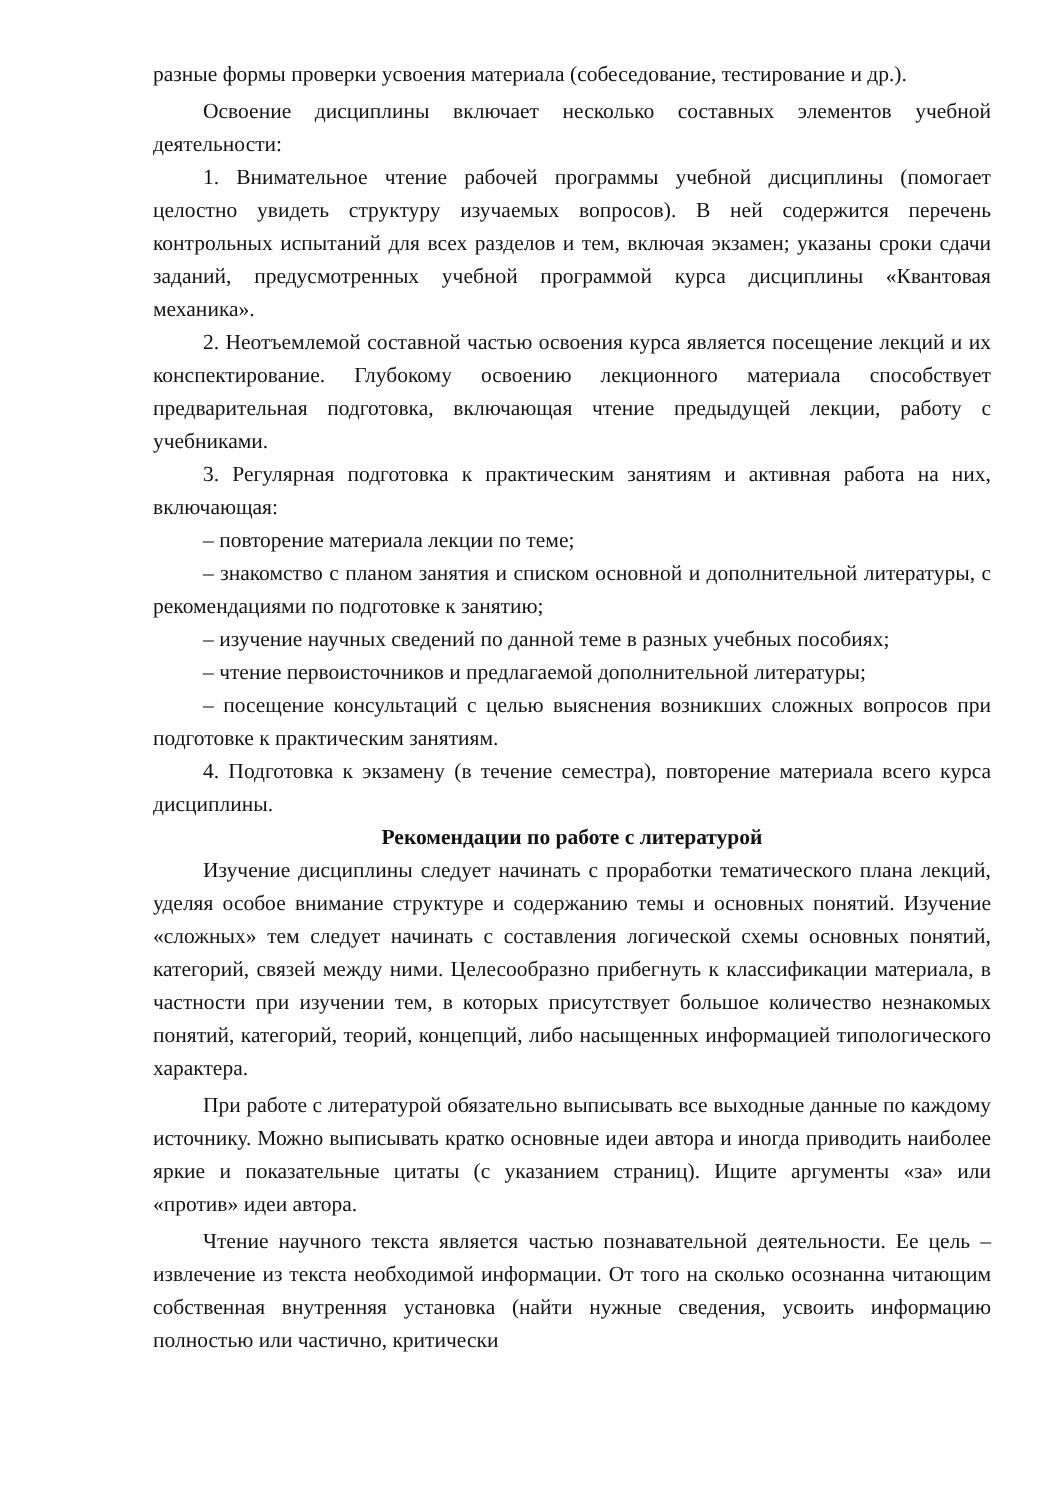разные формы проверки усвоения материала (собеседование, тестирование и др.).
Освоение дисциплины включает несколько составных элементов учебной деятельности:
1. Внимательное чтение рабочей программы учебной дисциплины (помогает целостно увидеть структуру изучаемых вопросов). В ней содержится перечень контрольных испытаний для всех разделов и тем, включая экзамен; указаны сроки сдачи заданий, предусмотренных учебной программой курса дисциплины «Квантовая механика».
2. Неотъемлемой составной частью освоения курса является посещение лекций и их конспектирование. Глубокому освоению лекционного материала способствует предварительная подготовка, включающая чтение предыдущей лекции, работу с учебниками.
3. Регулярная подготовка к практическим занятиям и активная работа на них, включающая:
– повторение материала лекции по теме;
– знакомство с планом занятия и списком основной и дополнительной литературы, с рекомендациями по подготовке к занятию;
– изучение научных сведений по данной теме в разных учебных пособиях;
– чтение первоисточников и предлагаемой дополнительной литературы;
– посещение консультаций с целью выяснения возникших сложных вопросов при подготовке к практическим занятиям.
4. Подготовка к экзамену (в течение семестра), повторение материала всего курса дисциплины.
Рекомендации по работе с литературой
Изучение дисциплины следует начинать с проработки тематического плана лекций, уделяя особое внимание структуре и содержанию темы и основных понятий. Изучение «сложных» тем следует начинать с составления логической схемы основных понятий, категорий, связей между ними. Целесообразно прибегнуть к классификации материала, в частности при изучении тем, в которых присутствует большое количество незнакомых понятий, категорий, теорий, концепций, либо насыщенных информацией типологического характера.
При работе с литературой обязательно выписывать все выходные данные по каждому источнику. Можно выписывать кратко основные идеи автора и иногда приводить наиболее яркие и показательные цитаты (с указанием страниц). Ищите аргументы «за» или «против» идеи автора.
Чтение научного текста является частью познавательной деятельности. Ее цель – извлечение из текста необходимой информации. От того на сколько осознанна читающим собственная внутренняя установка (найти нужные сведения, усвоить информацию полностью или частично, критически